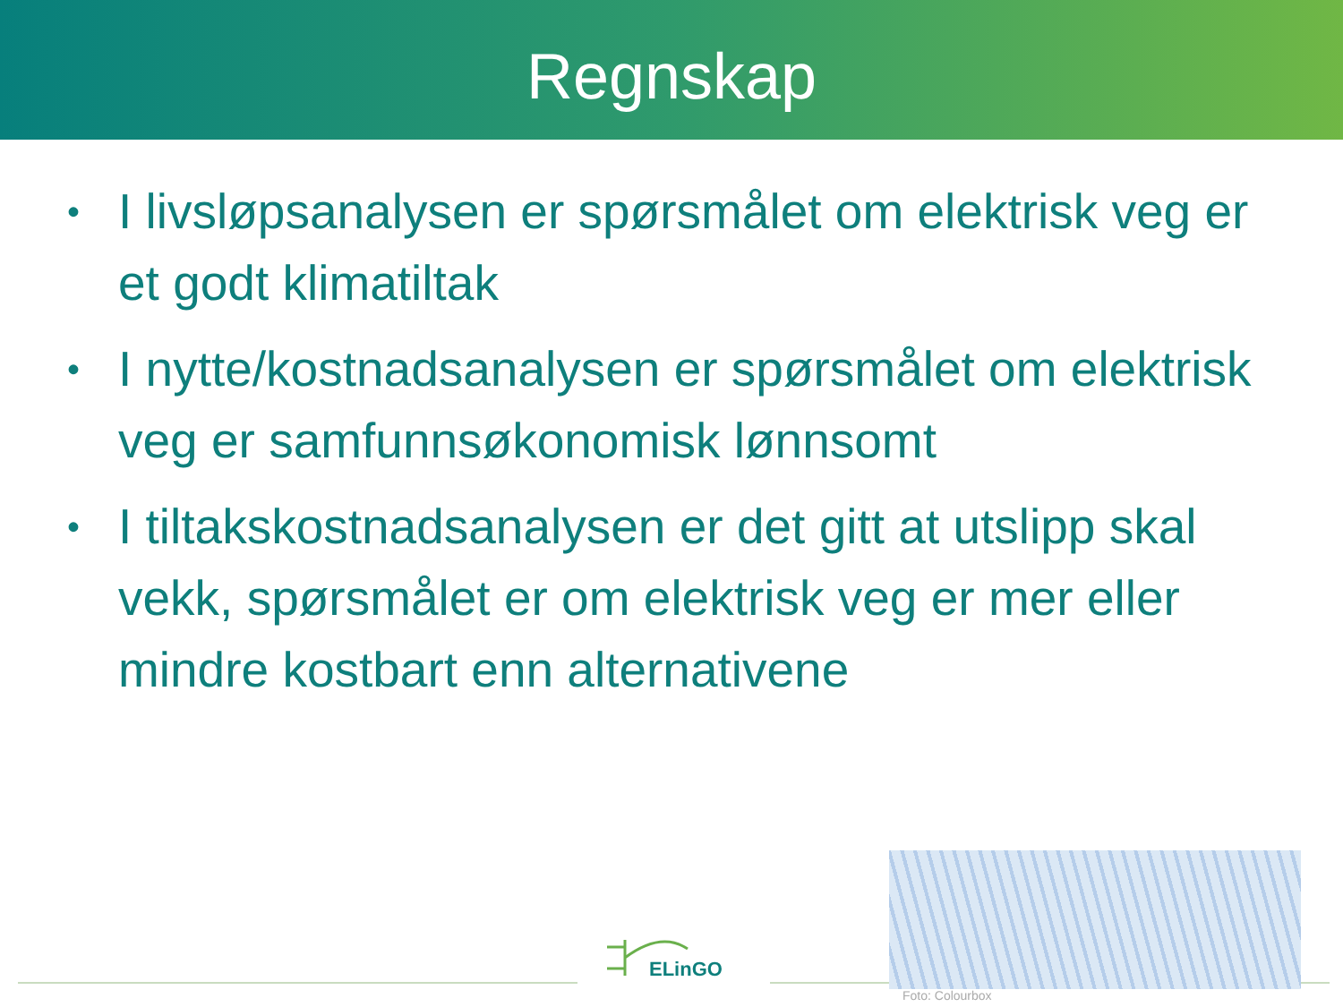Regnskap
• I livsløpsanalysen er spørsmålet om elektrisk veg er et godt klimatiltak
• I nytte/kostnadsanalysen er spørsmålet om elektrisk veg er samfunnsøkonomisk lønnsomt
• I tiltakskostnadsanalysen er det gitt at utslipp skal vekk, spørsmålet er om elektrisk veg er mer eller mindre kostbart enn alternativene
ELinGO
Foto: Colourbox